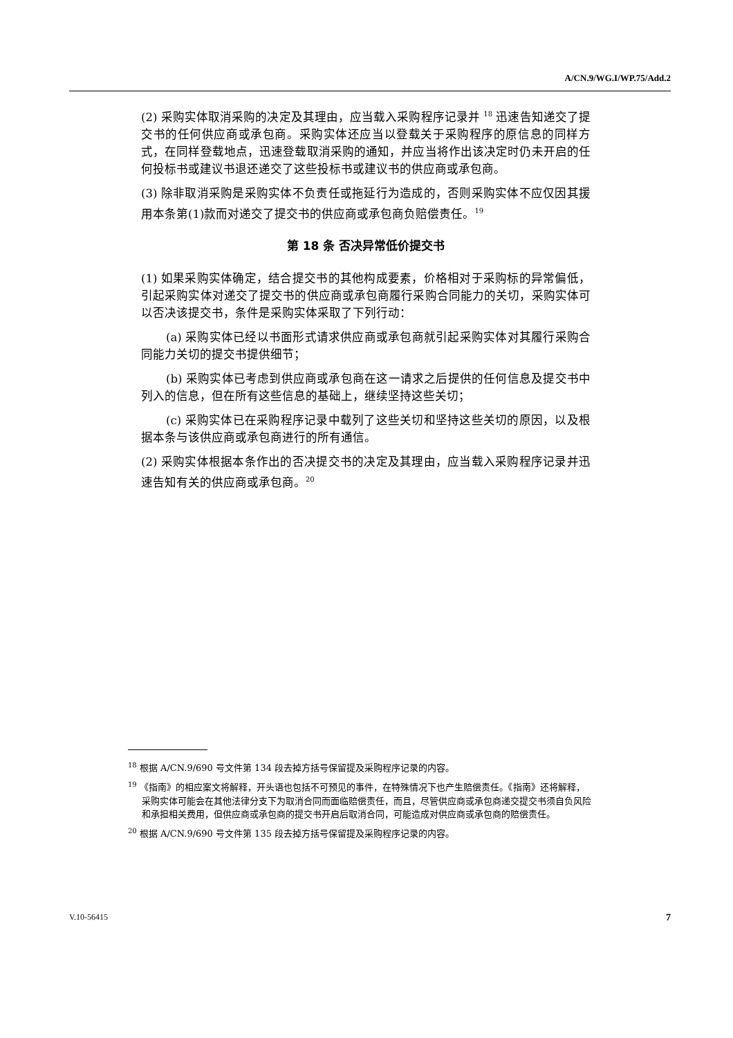A/CN.9/WG.I/WP.75/Add.2
(2) 采购实体取消采购的决定及其理由，应当载入采购程序记录并 <sup>18</sup> 迅速告知递交了提交书的任何供应商或承包商。采购实体还应当以登载关于采购程序的原信息的同样方式，在同样登载地点，迅速登载取消采购的通知，并应当将作出该决定时仍未开启的任何投标书或建议书退还递交了这些投标书或建议书的供应商或承包商。
(3) 除非取消采购是采购实体不负责任或拖延行为造成的，否则采购实体不应仅因其援用本条第(1)款而对递交了提交书的供应商或承包商负赔偿责任。<sup>19</sup>
第 18 条 否决异常低价提交书
(1) 如果采购实体确定，结合提交书的其他构成要素，价格相对于采购标的异常偏低，引起采购实体对递交了提交书的供应商或承包商履行采购合同能力的关切，采购实体可以否决该提交书，条件是采购实体采取了下列行动：
(a) 采购实体已经以书面形式请求供应商或承包商就引起采购实体对其履行采购合同能力关切的提交书提供细节；
(b) 采购实体已考虑到供应商或承包商在这一请求之后提供的任何信息及提交书中列入的信息，但在所有这些信息的基础上，继续坚持这些关切；
(c) 采购实体已在采购程序记录中载列了这些关切和坚持这些关切的原因，以及根据本条与该供应商或承包商进行的所有通信。
(2) 采购实体根据本条作出的否决提交书的决定及其理由，应当载入采购程序记录并迅速告知有关的供应商或承包商。<sup>20</sup>
<sup>18</sup> 根据 A/CN.9/690 号文件第 134 段去掉方括号保留提及采购程序记录的内容。
<sup>19</sup> 《指南》的相应案文将解释，开头语也包括不可预见的事件，在特殊情况下也产生赔偿责任。《指南》还将解释，采购实体可能会在其他法律分支下为取消合同而面临赔偿责任，而且，尽管供应商或承包商递交提交书须自负风险和承担相关费用，但供应商或承包商的提交书开启后取消合同，可能造成对供应商或承包商的赔偿责任。
<sup>20</sup> 根据 A/CN.9/690 号文件第 135 段去掉方括号保留提及采购程序记录的内容。
V.10-56415 7